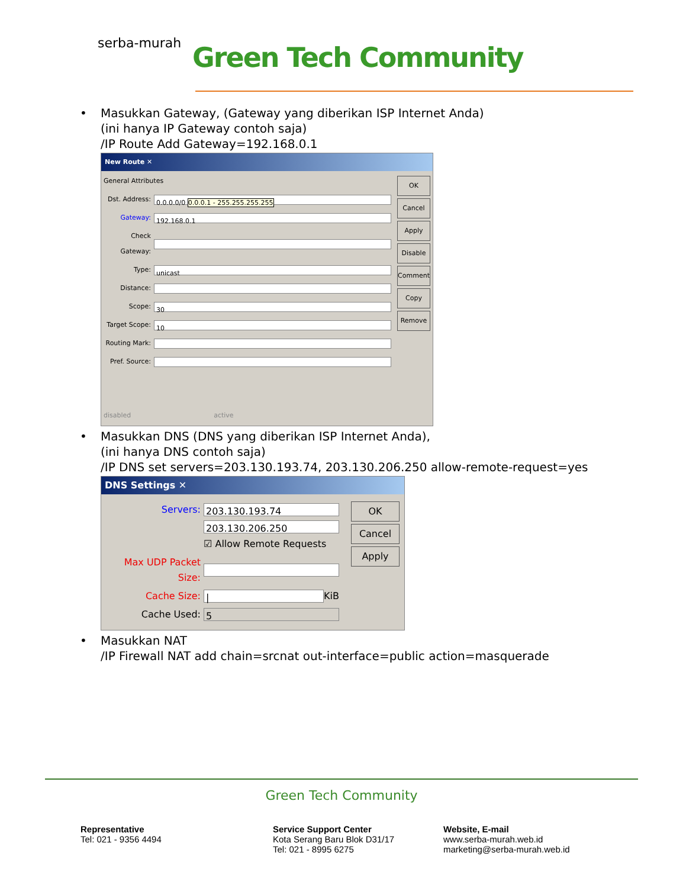serba-murah Green Tech Community
• Masukkan Gateway, (Gateway yang diberikan ISP Internet Anda)
(ini hanya IP Gateway contoh saja)
/IP Route Add Gateway=192.168.0.1
New Route ✕
General Attributes
Dst. Address: 0.0.0.0/0 0.0.0.1 - 255.255.255.255
Gateway: 192.168.0.1
Check Gateway:
Type: unicast
Distance:
Scope: 30
Target Scope: 10
Routing Mark:
Pref. Source:
disabled active
OK
Cancel
Apply
Disable
Comment
Copy
Remove
• Masukkan DNS (DNS yang diberikan ISP Internet Anda),
(ini hanya DNS contoh saja)
/IP DNS set servers=203.130.193.74, 203.130.206.250 allow-remote-request=yes
DNS Settings ✕
Servers: 203.130.193.74
203.130.206.250
☑ Allow Remote Requests
Max UDP Packet Size:
Cache Size: | KiB
Cache Used: 5
OK
Cancel
Apply
• Masukkan NAT
/IP Firewall NAT add chain=srcnat out-interface=public action=masquerade
Green Tech Community
Representative
Tel: 021 - 9356 4494
Service Support Center
Kota Serang Baru Blok D31/17
Tel: 021 - 8995 6275
Website, E-mail
www.serba-murah.web.id
marketing@serba-murah.web.id